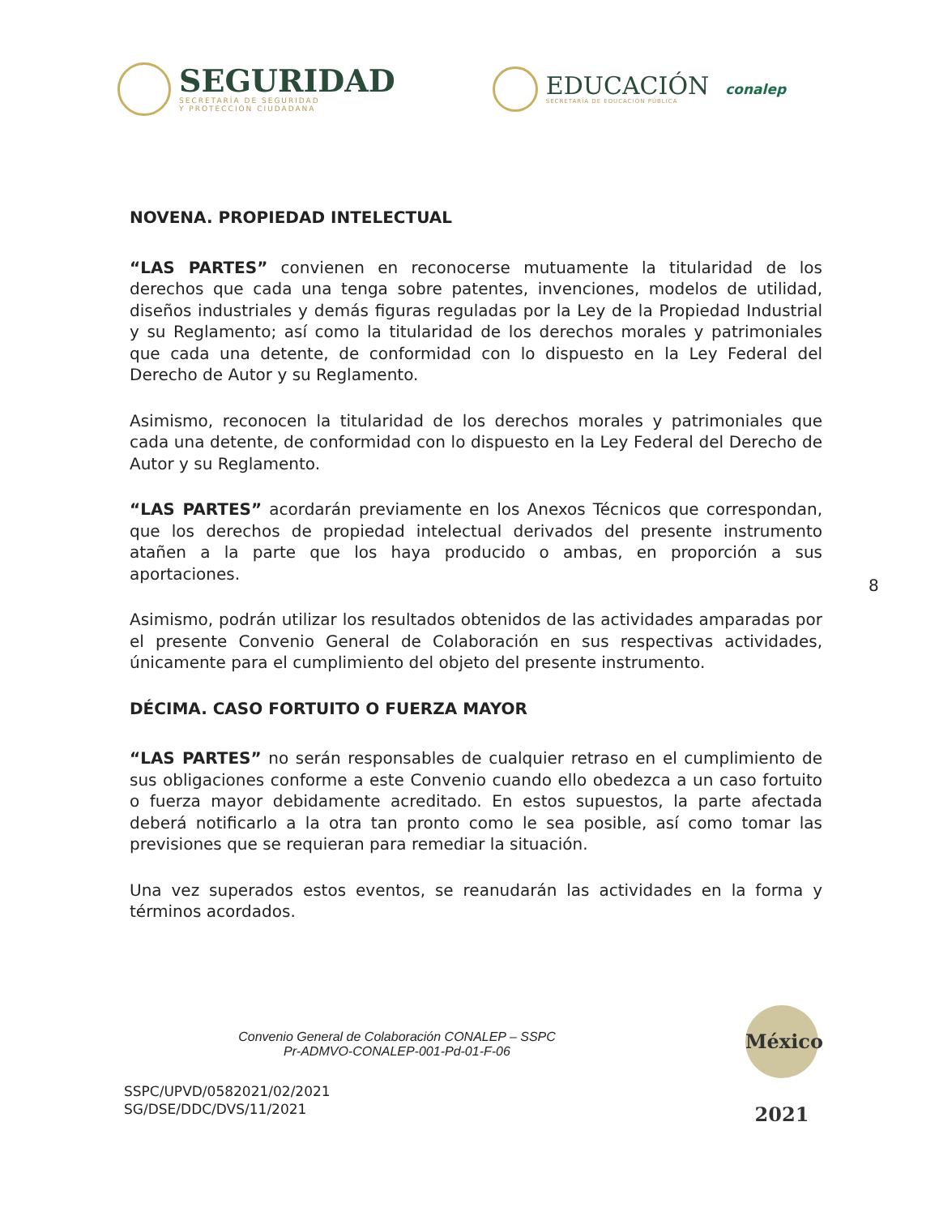SEGURIDAD
SECRETARÍA DE SEGURIDAD
Y PROTECCIÓN CIUDADANA
EDUCACIÓN
SECRETARÍA DE EDUCACIÓN PÚBLICA
conalep
NOVENA. PROPIEDAD INTELECTUAL
“LAS PARTES” convienen en reconocerse mutuamente la titularidad de los derechos que cada una tenga sobre patentes, invenciones, modelos de utilidad, diseños industriales y demás figuras reguladas por la Ley de la Propiedad Industrial y su Reglamento; así como la titularidad de los derechos morales y patrimoniales que cada una detente, de conformidad con lo dispuesto en la Ley Federal del Derecho de Autor y su Reglamento.
Asimismo, reconocen la titularidad de los derechos morales y patrimoniales que cada una detente, de conformidad con lo dispuesto en la Ley Federal del Derecho de Autor y su Reglamento.
“LAS PARTES” acordarán previamente en los Anexos Técnicos que correspondan, que los derechos de propiedad intelectual derivados del presente instrumento atañen a la parte que los haya producido o ambas, en proporción a sus aportaciones.
Asimismo, podrán utilizar los resultados obtenidos de las actividades amparadas por el presente Convenio General de Colaboración en sus respectivas actividades, únicamente para el cumplimiento del objeto del presente instrumento.
DÉCIMA. CASO FORTUITO O FUERZA MAYOR
“LAS PARTES” no serán responsables de cualquier retraso en el cumplimiento de sus obligaciones conforme a este Convenio cuando ello obedezca a un caso fortuito o fuerza mayor debidamente acreditado. En estos supuestos, la parte afectada deberá notificarlo a la otra tan pronto como le sea posible, así como tomar las previsiones que se requieran para remediar la situación.
Una vez superados estos eventos, se reanudarán las actividades en la forma y términos acordados.
8
Convenio General de Colaboración CONALEP – SSPC
Pr-ADMVO-CONALEP-001-Pd-01-F-06
México 2021
SSPC/UPVD/0582021/02/2021
SG/DSE/DDC/DVS/11/2021